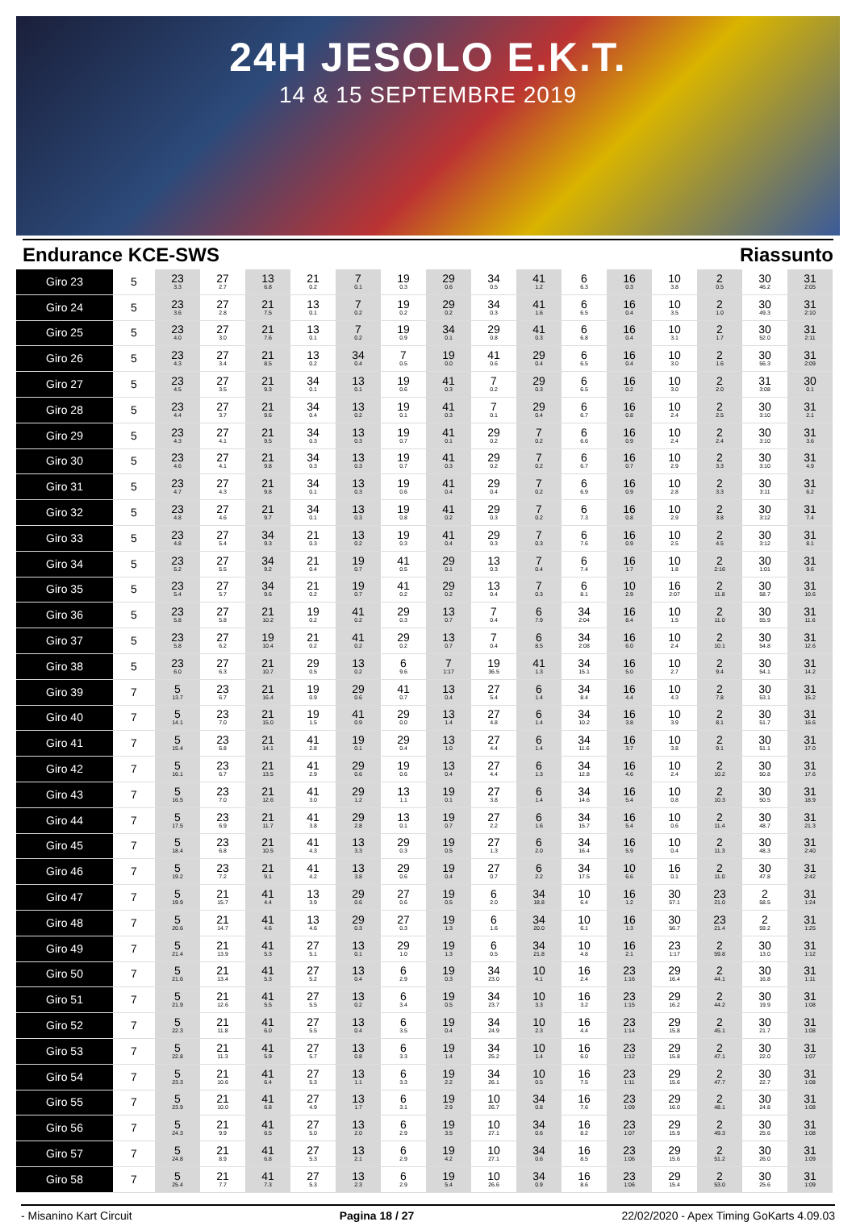24H JESOLO E.K.T.
14 & 15 SEPTEMBRE 2019
Endurance KCE-SWS Riassunto
| Giro 23 | 5 | 23 3.3 | 27 2.7 | 13 6.8 | 21 0.2 | 7 0.1 | 19 0.3 | 29 0.6 | 34 0.5 | 41 1.2 | 6 6.3 | 16 0.3 | 10 3.8 | 2 0.5 | 30 46.2 | 31 2:05 |
| Giro 24 | 5 | 23 3.6 | 27 2.8 | 21 7.5 | 13 0.1 | 7 0.2 | 19 0.2 | 29 0.2 | 34 0.3 | 41 1.6 | 6 6.5 | 16 0.4 | 10 3.5 | 2 1.0 | 30 49.3 | 31 2:10 |
| Giro 25 | 5 | 23 4.0 | 27 3.0 | 21 7.6 | 13 0.1 | 7 0.2 | 19 0.9 | 34 0.1 | 29 0.8 | 41 0.3 | 6 6.8 | 16 0.4 | 10 3.1 | 2 1.7 | 30 52.0 | 31 2:11 |
| Giro 26 | 5 | 23 4.3 | 27 3.4 | 21 8.5 | 13 0.2 | 34 0.4 | 7 0.5 | 19 0.0 | 41 0.6 | 29 0.4 | 6 6.5 | 16 0.4 | 10 3.0 | 2 1.6 | 30 56.3 | 31 2:09 |
| Giro 27 | 5 | 23 4.5 | 27 3.5 | 21 9.3 | 34 0.1 | 13 0.1 | 19 0.6 | 41 0.3 | 7 0.2 | 29 0.3 | 6 6.5 | 16 0.2 | 10 3.0 | 2 2.0 | 31 3:08 | 30 0.1 |
| Giro 28 | 5 | 23 4.4 | 27 3.7 | 21 9.6 | 34 0.4 | 13 0.2 | 19 0.1 | 41 0.3 | 7 0.1 | 29 0.4 | 6 6.7 | 16 0.8 | 10 2.4 | 2 2.5 | 30 3:10 | 31 2.1 |
| Giro 29 | 5 | 23 4.3 | 27 4.1 | 21 9.5 | 34 0.3 | 13 0.3 | 19 0.7 | 41 0.1 | 29 0.2 | 7 0.2 | 6 6.6 | 16 0.9 | 10 2.4 | 2 2.4 | 30 3:10 | 31 3.6 |
| Giro 30 | 5 | 23 4.6 | 27 4.1 | 21 9.8 | 34 0.3 | 13 0.3 | 19 0.7 | 41 0.3 | 29 0.2 | 7 0.2 | 6 6.7 | 16 0.7 | 10 2.9 | 2 3.3 | 30 3:10 | 31 4.9 |
| Giro 31 | 5 | 23 4.7 | 27 4.3 | 21 9.8 | 34 0.1 | 13 0.3 | 19 0.6 | 41 0.4 | 29 0.4 | 7 0.2 | 6 6.9 | 16 0.9 | 10 2.8 | 2 3.3 | 30 3:11 | 31 6.2 |
| Giro 32 | 5 | 23 4.8 | 27 4.6 | 21 9.7 | 34 0.1 | 13 0.3 | 19 0.8 | 41 0.2 | 29 0.3 | 7 0.2 | 6 7.3 | 16 0.8 | 10 2.9 | 2 3.8 | 30 3:12 | 31 7.4 |
| Giro 33 | 5 | 23 4.8 | 27 5.4 | 34 9.3 | 21 0.3 | 13 0.2 | 19 0.3 | 41 0.4 | 29 0.3 | 7 0.3 | 6 7.6 | 16 0.9 | 10 2.5 | 2 4.5 | 30 3:12 | 31 8.1 |
| Giro 34 | 5 | 23 5.2 | 27 5.5 | 34 9.2 | 21 0.4 | 19 0.7 | 41 0.5 | 29 0.1 | 13 0.3 | 7 0.4 | 6 7.4 | 16 1.7 | 10 1.8 | 2 2:16 | 30 1:01 | 31 9.6 |
| Giro 35 | 5 | 23 5.4 | 27 5.7 | 34 9.6 | 21 0.2 | 19 0.7 | 41 0.2 | 29 0.2 | 13 0.4 | 7 0.3 | 6 8.1 | 10 2.9 | 16 2:07 | 2 11.8 | 30 58.7 | 31 10.6 |
| Giro 36 | 5 | 23 5.8 | 27 5.8 | 21 10.2 | 19 0.2 | 41 0.2 | 29 0.3 | 13 0.7 | 7 0.4 | 6 7.9 | 34 2:04 | 16 8.4 | 10 1.5 | 2 11.0 | 30 55.9 | 31 11.6 |
| Giro 37 | 5 | 23 5.8 | 27 6.2 | 19 10.4 | 21 0.2 | 41 0.2 | 29 0.2 | 13 0.7 | 7 0.4 | 6 8.5 | 34 2:08 | 16 6.0 | 10 2.4 | 2 10.1 | 30 54.8 | 31 12.6 |
| Giro 38 | 5 | 23 6.0 | 27 6.3 | 21 10.7 | 29 0.5 | 13 0.2 | 6 9.6 | 7 1:17 | 19 36.5 | 41 1.3 | 34 15.1 | 16 5.0 | 10 2.7 | 2 9.4 | 30 54.1 | 31 14.2 |
| Giro 39 | 7 | 5 13.7 | 23 6.7 | 21 16.4 | 19 0.9 | 29 0.6 | 41 0.7 | 13 0.4 | 27 5.4 | 6 1.4 | 34 8.4 | 16 4.4 | 10 4.3 | 2 7.8 | 30 53.1 | 31 15.2 |
| Giro 40 | 7 | 5 14.1 | 23 7.0 | 21 15.0 | 19 1.5 | 41 0.9 | 29 0.0 | 13 1.4 | 27 4.8 | 6 1.4 | 34 10.2 | 16 3.8 | 10 3.9 | 2 8.1 | 30 51.7 | 31 16.6 |
| Giro 41 | 7 | 5 15.4 | 23 6.8 | 21 14.1 | 41 2.8 | 19 0.1 | 29 0.4 | 13 1.0 | 27 4.4 | 6 1.4 | 34 11.6 | 16 3.7 | 10 3.8 | 2 9.1 | 30 51.1 | 31 17.0 |
| Giro 42 | 7 | 5 16.1 | 23 6.7 | 21 13.5 | 41 2.9 | 29 0.6 | 19 0.6 | 13 0.4 | 27 4.4 | 6 1.3 | 34 12.8 | 16 4.6 | 10 2.4 | 2 10.2 | 30 50.8 | 31 17.6 |
| Giro 43 | 7 | 5 16.5 | 23 7.0 | 21 12.6 | 41 3.0 | 29 1.2 | 13 1.1 | 19 0.1 | 27 3.8 | 6 1.4 | 34 14.6 | 16 5.4 | 10 0.8 | 2 10.3 | 30 50.5 | 31 18.9 |
| Giro 44 | 7 | 5 17.5 | 23 6.9 | 21 11.7 | 41 3.8 | 29 2.8 | 13 0.1 | 19 0.7 | 27 2.2 | 6 1.6 | 34 15.7 | 16 5.4 | 10 0.6 | 2 11.4 | 30 48.7 | 31 21.3 |
| Giro 45 | 7 | 5 18.4 | 23 6.8 | 21 10.5 | 41 4.3 | 13 3.3 | 29 0.3 | 19 0.5 | 27 1.3 | 6 2.0 | 34 16.4 | 16 5.9 | 10 0.4 | 2 11.3 | 30 48.3 | 31 2:40 |
| Giro 46 | 7 | 5 19.2 | 23 7.2 | 21 9.1 | 41 4.2 | 13 3.8 | 29 0.6 | 19 0.4 | 27 0.7 | 6 2.2 | 34 17.5 | 10 6.6 | 16 0.1 | 2 11.0 | 30 47.8 | 31 2:42 |
| Giro 47 | 7 | 5 19.9 | 21 15.7 | 41 4.4 | 13 3.9 | 29 0.6 | 27 0.6 | 19 0.5 | 6 2.0 | 34 18.8 | 10 6.4 | 16 1.2 | 30 57.1 | 23 21.0 | 2 58.5 | 31 1:24 |
| Giro 48 | 7 | 5 20.6 | 21 14.7 | 41 4.6 | 13 4.6 | 29 0.3 | 27 0.3 | 19 1.3 | 6 1.6 | 34 20.0 | 10 6.1 | 16 1.3 | 30 56.7 | 23 21.4 | 2 59.2 | 31 1:25 |
| Giro 49 | 7 | 5 21.4 | 21 13.9 | 41 5.3 | 27 5.1 | 13 0.1 | 29 1.0 | 19 1.3 | 6 0.5 | 34 21.8 | 10 4.8 | 16 2.1 | 23 1:17 | 2 59.8 | 30 13.0 | 31 1:12 |
| Giro 50 | 7 | 5 21.6 | 21 13.4 | 41 5.3 | 27 5.2 | 13 0.4 | 6 2.9 | 19 0.3 | 34 23.0 | 10 4.1 | 16 2.4 | 23 1:16 | 29 16.4 | 2 44.1 | 30 16.8 | 31 1:11 |
| Giro 51 | 7 | 5 21.9 | 21 12.6 | 41 5.5 | 27 5.5 | 13 0.2 | 6 3.4 | 19 0.5 | 34 23.7 | 10 3.3 | 16 3.2 | 23 1:15 | 29 16.2 | 2 44.2 | 30 19.9 | 31 1:08 |
| Giro 52 | 7 | 5 22.3 | 21 11.8 | 41 6.0 | 27 5.5 | 13 0.4 | 6 3.5 | 19 0.4 | 34 24.9 | 10 2.3 | 16 4.4 | 23 1:14 | 29 15.8 | 2 45.1 | 30 21.7 | 31 1:08 |
| Giro 53 | 7 | 5 22.8 | 21 11.3 | 41 5.9 | 27 5.7 | 13 0.8 | 6 3.3 | 19 1.4 | 34 25.2 | 10 1.4 | 16 6.0 | 23 1:12 | 29 15.8 | 2 47.1 | 30 22.0 | 31 1:07 |
| Giro 54 | 7 | 5 23.3 | 21 10.6 | 41 6.4 | 27 5.3 | 13 1.1 | 6 3.3 | 19 2.2 | 34 26.1 | 10 0.5 | 16 7.5 | 23 1:11 | 29 15.6 | 2 47.7 | 30 22.7 | 31 1:08 |
| Giro 55 | 7 | 5 23.9 | 21 10.0 | 41 6.8 | 27 4.9 | 13 1.7 | 6 3.1 | 19 2.9 | 10 26.7 | 34 0.8 | 16 7.6 | 23 1:09 | 29 16.0 | 2 48.1 | 30 24.8 | 31 1:08 |
| Giro 56 | 7 | 5 24.3 | 21 9.9 | 41 6.5 | 27 5.0 | 13 2.0 | 6 2.9 | 19 3.5 | 10 27.1 | 34 0.6 | 16 8.2 | 23 1:07 | 29 15.9 | 2 49.3 | 30 25.6 | 31 1:08 |
| Giro 57 | 7 | 5 24.8 | 21 8.9 | 41 6.8 | 27 5.3 | 13 2.1 | 6 2.9 | 19 4.2 | 10 27.1 | 34 0.6 | 16 8.5 | 23 1:06 | 29 15.6 | 2 51.2 | 30 26.0 | 31 1:09 |
| Giro 58 | 7 | 5 25.4 | 21 7.7 | 41 7.3 | 27 5.3 | 13 2.3 | 6 2.9 | 19 5.4 | 10 26.6 | 34 0.9 | 16 8.6 | 23 1:06 | 29 15.4 | 2 53.0 | 30 25.6 | 31 1:09 |
- Misanino Kart Circuit Pagina 18 / 27 22/02/2020 - Apex Timing GoKarts 4.09.03